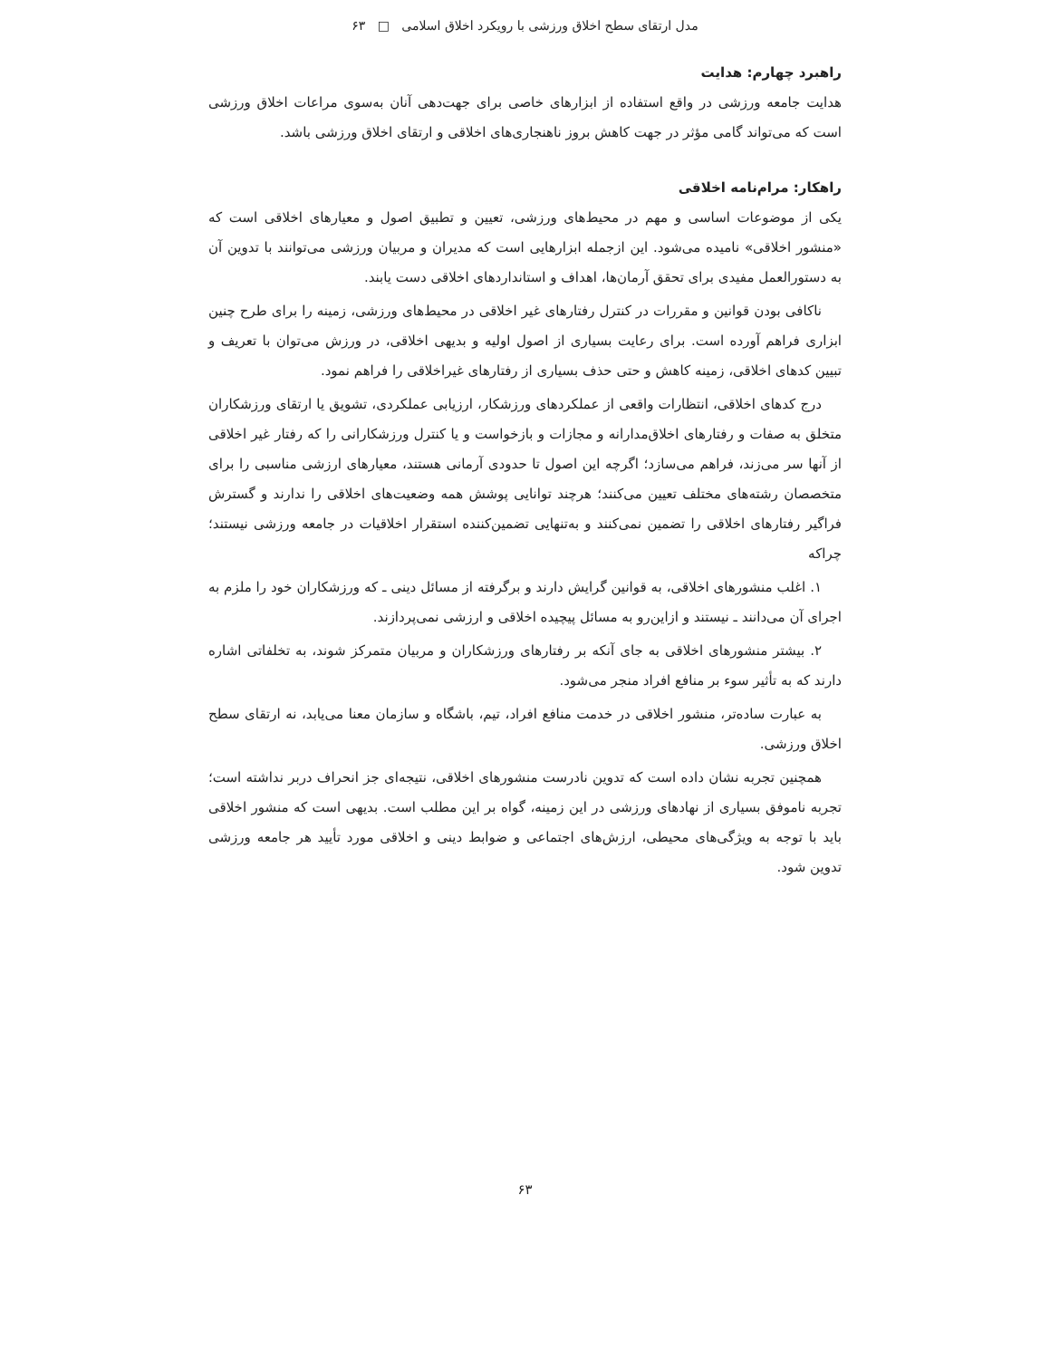مدل ارتقای سطح اخلاق ورزشی با رویکرد اخلاق اسلامی □ ۶۳
راهبرد چهارم: هدایت
هدایت جامعه ورزشی در واقع استفاده از ابزارهای خاصی برای جهت‌دهی آنان به‌سوی مراعات اخلاق ورزشی است که می‌تواند گامی مؤثر در جهت کاهش بروز ناهنجاری‌های اخلاقی و ارتقای اخلاق ورزشی باشد.
راهکار: مرام‌نامه اخلاقی
یکی از موضوعات اساسی و مهم در محیط‌های ورزشی، تعیین و تطبیق اصول و معیارهای اخلاقی است که «منشور اخلاقی» نامیده می‌شود. این ازجمله ابزارهایی است که مدیران و مربیان ورزشی می‌توانند با تدوین آن به دستورالعمل مفیدی برای تحقق آرمان‌ها، اهداف و استانداردهای اخلاقی دست یابند.
ناکافی بودن قوانین و مقررات در کنترل رفتارهای غیر اخلاقی در محیط‌های ورزشی، زمینه را برای طرح چنین ابزاری فراهم آورده است. برای رعایت بسیاری از اصول اولیه و بدیهی اخلاقی، در ورزش می‌توان با تعریف و تبیین کدهای اخلاقی، زمینه کاهش و حتی حذف بسیاری از رفتارهای غیراخلاقی را فراهم نمود.
درج کدهای اخلاقی، انتظارات واقعی از عملکردهای ورزشکار، ارزیابی عملکردی، تشویق یا ارتقای ورزشکاران متخلق به صفات و رفتارهای اخلاق‌مدارانه و مجازات و بازخواست و یا کنترل ورزشکارانی را که رفتار غیر اخلاقی از آنها سر می‌زند، فراهم می‌سازد؛ اگرچه این اصول تا حدودی آرمانی هستند، معیارهای ارزشی مناسبی را برای متخصصان رشته‌های مختلف تعیین می‌کنند؛ هرچند توانایی پوشش همه وضعیت‌های اخلاقی را ندارند و گسترش فراگیر رفتارهای اخلاقی را تضمین نمی‌کنند و به‌تنهایی تضمین‌کننده استقرار اخلاقیات در جامعه ورزشی نیستند؛ چراکه
۱. اغلب منشورهای اخلاقی، به قوانین گرایش دارند و برگرفته از مسائل دینی ـ که ورزشکاران خود را ملزم به اجرای آن می‌دانند ـ نیستند و ازاین‌رو به مسائل پیچیده اخلاقی و ارزشی نمی‌پردازند.
۲. بیشتر منشورهای اخلاقی به جای آنکه بر رفتارهای ورزشکاران و مربیان متمرکز شوند، به تخلفاتی اشاره دارند که به تأثیر سوء بر منافع افراد منجر می‌شود.
به عبارت ساده‌تر، منشور اخلاقی در خدمت منافع افراد، تیم، باشگاه و سازمان معنا می‌یابد، نه ارتقای سطح اخلاق ورزشی.
همچنین تجربه نشان داده است که تدوین نادرست منشورهای اخلاقی، نتیجه‌ای جز انحراف دربر نداشته است؛ تجربه ناموفق بسیاری از نهادهای ورزشی در این زمینه، گواه بر این مطلب است. بدیهی است که منشور اخلاقی باید با توجه به ویژگی‌های محیطی، ارزش‌های اجتماعی و ضوابط دینی و اخلاقی مورد تأیید هر جامعه ورزشی تدوین شود.
۶۳